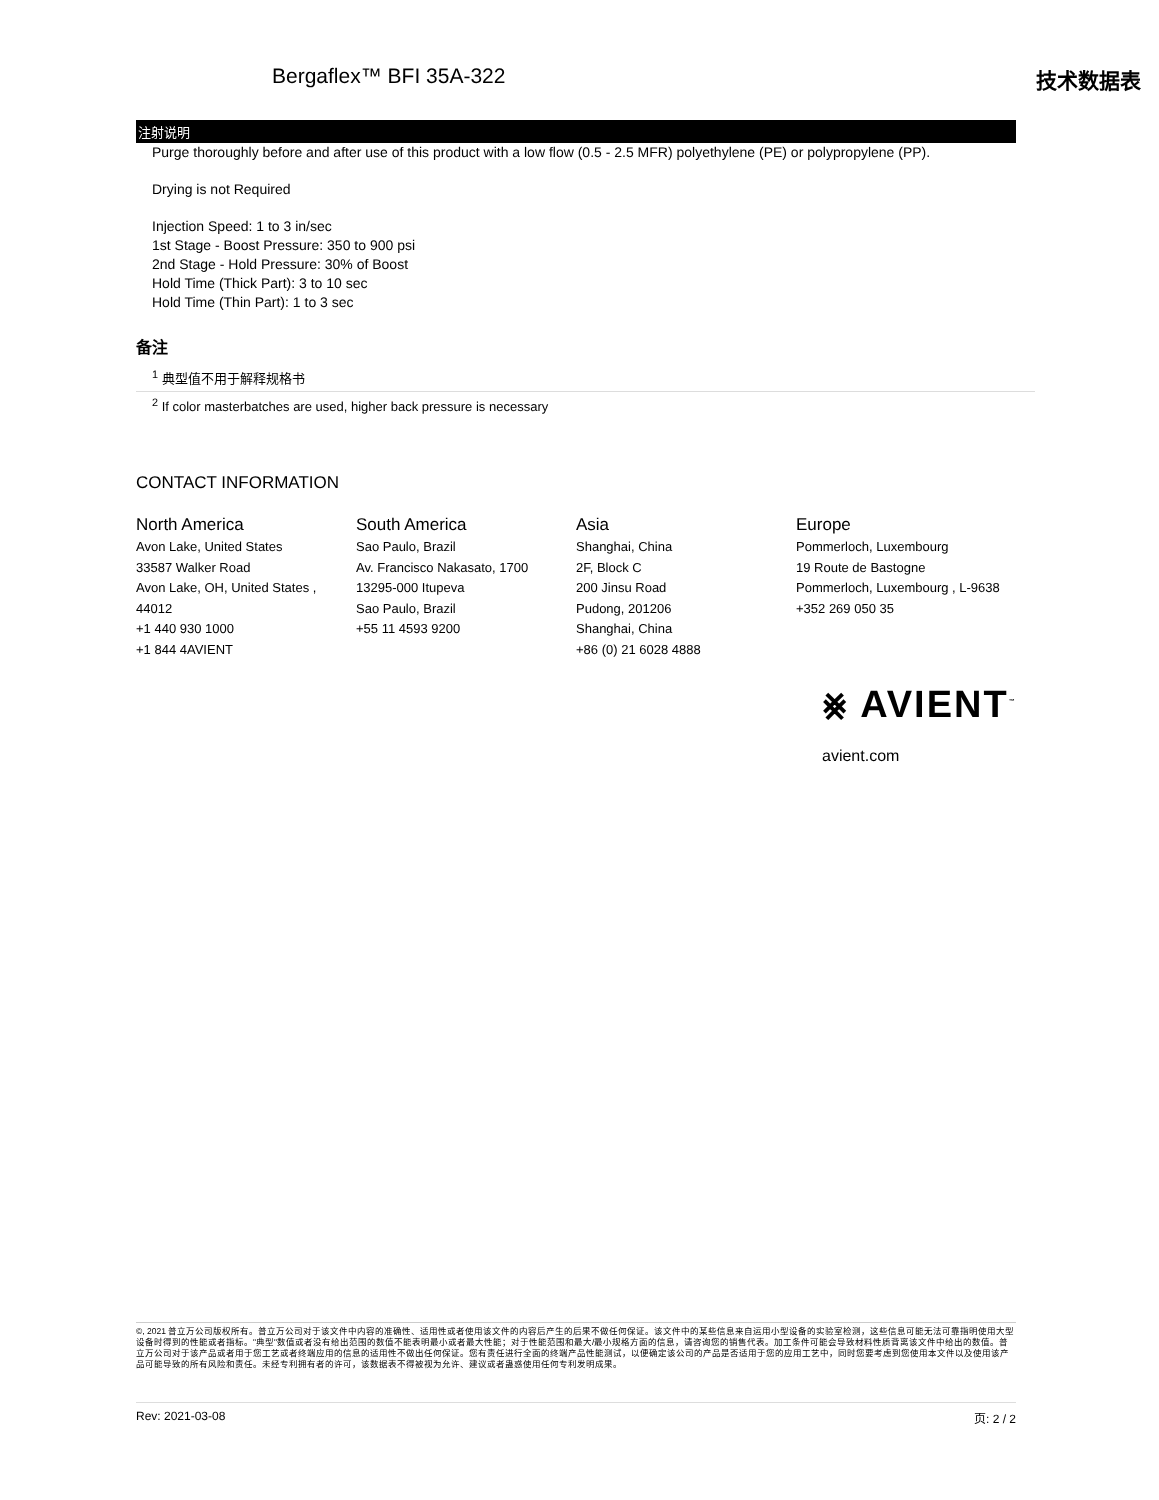Bergaflex™ BFI 35A-322 技术数据表
注射说明
Purge thoroughly before and after use of this product with a low flow (0.5 - 2.5 MFR) polyethylene (PE) or polypropylene (PP).
Drying is not Required
Injection Speed: 1 to 3 in/sec
1st Stage - Boost Pressure: 350 to 900 psi
2nd Stage - Hold Pressure: 30% of Boost
Hold Time (Thick Part): 3 to 10 sec
Hold Time (Thin Part): 1 to 3 sec
备注
<sup>1</sup> 典型值不用于解释规格书
<sup>2</sup> If color masterbatches are used, higher back pressure is necessary
CONTACT INFORMATION
North America
Avon Lake, United States
33587 Walker Road
Avon Lake, OH, United States , 44012
+1 440 930 1000
+1 844 4AVIENT
South America
Sao Paulo, Brazil
Av. Francisco Nakasato, 1700
13295-000 Itupeva
Sao Paulo, Brazil
+55 11 4593 9200
Asia
Shanghai, China
2F, Block C
200 Jinsu Road
Pudong, 201206
Shanghai, China
+86 (0) 21 6028 4888
Europe
Pommerloch, Luxembourg
19 Route de Bastogne
Pommerloch, Luxembourg , L-9638
+352 269 050 35
⨳ AVIENT<sup>™</sup>
avient.com
©, 2021 普立万公司版权所有。普立万公司对于该文件中内容的准确性、适用性或者使用该文件的内容后产生的后果不做任何保证。该文件中的某些信息来自运用小型设备的实验室检测，这些信息可能无法可靠指明使用大型设备时得到的性能或者指标。"典型"数值或者没有给出范围的数值不能表明最小或者最大性能；对于性能范围和最大/最小规格方面的信息，请咨询您的销售代表。加工条件可能会导致材料性质背离该文件中给出的数值。普立万公司对于该产品或者用于您工艺或者终端应用的信息的适用性不做出任何保证。您有责任进行全面的终端产品性能测试，以便确定该公司的产品是否适用于您的应用工艺中，同时您要考虑到您使用本文件以及使用该产品可能导致的所有风险和责任。未经专利拥有者的许可，该数据表不得被视为允许、建议或者蛊惑使用任何专利发明成果。
Rev: 2021-03-08 页: 2 / 2